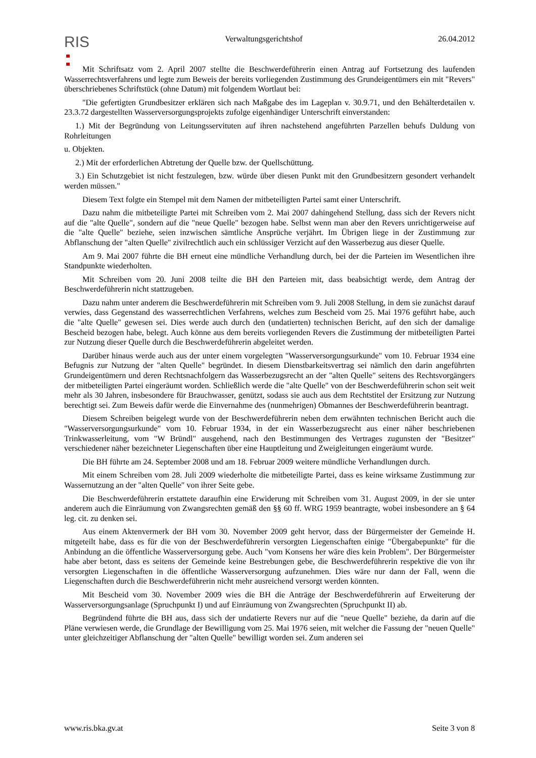RIS
Verwaltungsgerichtshof 26.04.2012
Mit Schriftsatz vom 2. April 2007 stellte die Beschwerdeführerin einen Antrag auf Fortsetzung des laufenden Wasserrechtsverfahrens und legte zum Beweis der bereits vorliegenden Zustimmung des Grundeigentümers ein mit "Revers" überschriebenes Schriftstück (ohne Datum) mit folgendem Wortlaut bei:
"Die gefertigten Grundbesitzer erklären sich nach Maßgabe des im Lageplan v. 30.9.71, und den Behälterdetailen v. 23.3.72 dargestellten Wasserversorgungsprojekts zufolge eigenhändiger Unterschrift einverstanden:
1.) Mit der Begründung von Leitungsservituten auf ihren nachstehend angeführten Parzellen behufs Duldung von Rohrleitungen
u. Objekten.
2.) Mit der erforderlichen Abtretung der Quelle bzw. der Quellschüttung.
3.) Ein Schutzgebiet ist nicht festzulegen, bzw. würde über diesen Punkt mit den Grundbesitzern gesondert verhandelt werden müssen."
Diesem Text folgte ein Stempel mit dem Namen der mitbeteiligten Partei samt einer Unterschrift.
Dazu nahm die mitbeteiligte Partei mit Schreiben vom 2. Mai 2007 dahingehend Stellung, dass sich der Revers nicht auf die "alte Quelle", sondern auf die "neue Quelle" bezogen habe. Selbst wenn man aber den Revers unrichtigerweise auf die "alte Quelle" beziehe, seien inzwischen sämtliche Ansprüche verjährt. Im Übrigen liege in der Zustimmung zur Abflanschung der "alten Quelle" zivilrechtlich auch ein schlüssiger Verzicht auf den Wasserbezug aus dieser Quelle.
Am 9. Mai 2007 führte die BH erneut eine mündliche Verhandlung durch, bei der die Parteien im Wesentlichen ihre Standpunkte wiederholten.
Mit Schreiben vom 20. Juni 2008 teilte die BH den Parteien mit, dass beabsichtigt werde, dem Antrag der Beschwerdeführerin nicht stattzugeben.
Dazu nahm unter anderem die Beschwerdeführerin mit Schreiben vom 9. Juli 2008 Stellung, in dem sie zunächst darauf verwies, dass Gegenstand des wasserrechtlichen Verfahrens, welches zum Bescheid vom 25. Mai 1976 geführt habe, auch die "alte Quelle" gewesen sei. Dies werde auch durch den (undatierten) technischen Bericht, auf den sich der damalige Bescheid bezogen habe, belegt. Auch könne aus dem bereits vorliegenden Revers die Zustimmung der mitbeteiligten Partei zur Nutzung dieser Quelle durch die Beschwerdeführerin abgeleitet werden.
Darüber hinaus werde auch aus der unter einem vorgelegten "Wasserversorgungsurkunde" vom 10. Februar 1934 eine Befugnis zur Nutzung der "alten Quelle" begründet. In diesem Dienstbarkeitsvertrag sei nämlich den darin angeführten Grundeigentümern und deren Rechtsnachfolgern das Wasserbezugsrecht an der "alten Quelle" seitens des Rechtsvorgängers der mitbeteiligten Partei eingeräumt worden. Schließlich werde die "alte Quelle" von der Beschwerdeführerin schon seit weit mehr als 30 Jahren, insbesondere für Brauchwasser, genützt, sodass sie auch aus dem Rechtstitel der Ersitzung zur Nutzung berechtigt sei. Zum Beweis dafür werde die Einvernahme des (nunmehrigen) Obmannes der Beschwerdeführerin beantragt.
Diesem Schreiben beigelegt wurde von der Beschwerdeführerin neben dem erwähnten technischen Bericht auch die "Wasserversorgungsurkunde" vom 10. Februar 1934, in der ein Wasserbezugsrecht aus einer näher beschriebenen Trinkwasserleitung, vom "W Bründl" ausgehend, nach den Bestimmungen des Vertrages zugunsten der "Besitzer" verschiedener näher bezeichneter Liegenschaften über eine Hauptleitung und Zweigleitungen eingeräumt wurde.
Die BH führte am 24. September 2008 und am 18. Februar 2009 weitere mündliche Verhandlungen durch.
Mit einem Schreiben vom 28. Juli 2009 wiederholte die mitbeteiligte Partei, dass es keine wirksame Zustimmung zur Wassernutzung an der "alten Quelle" von ihrer Seite gebe.
Die Beschwerdeführerin erstattete daraufhin eine Erwiderung mit Schreiben vom 31. August 2009, in der sie unter anderem auch die Einräumung von Zwangsrechten gemäß den §§ 60 ff. WRG 1959 beantragte, wobei insbesondere an § 64 leg. cit. zu denken sei.
Aus einem Aktenvermerk der BH vom 30. November 2009 geht hervor, dass der Bürgermeister der Gemeinde H. mitgeteilt habe, dass es für die von der Beschwerdeführerin versorgten Liegenschaften einige "Übergabepunkte" für die Anbindung an die öffentliche Wasserversorgung gebe. Auch "vom Konsens her wäre dies kein Problem". Der Bürgermeister habe aber betont, dass es seitens der Gemeinde keine Bestrebungen gebe, die Beschwerdeführerin respektive die von ihr versorgten Liegenschaften in die öffentliche Wasserversorgung aufzunehmen. Dies wäre nur dann der Fall, wenn die Liegenschaften durch die Beschwerdeführerin nicht mehr ausreichend versorgt werden könnten.
Mit Bescheid vom 30. November 2009 wies die BH die Anträge der Beschwerdeführerin auf Erweiterung der Wasserversorgungsanlage (Spruchpunkt I) und auf Einräumung von Zwangsrechten (Spruchpunkt II) ab.
Begründend führte die BH aus, dass sich der undatierte Revers nur auf die "neue Quelle" beziehe, da darin auf die Pläne verwiesen werde, die Grundlage der Bewilligung vom 25. Mai 1976 seien, mit welcher die Fassung der "neuen Quelle" unter gleichzeitiger Abflanschung der "alten Quelle" bewilligt worden sei. Zum anderen sei
www.ris.bka.gv.at Seite 3 von 8